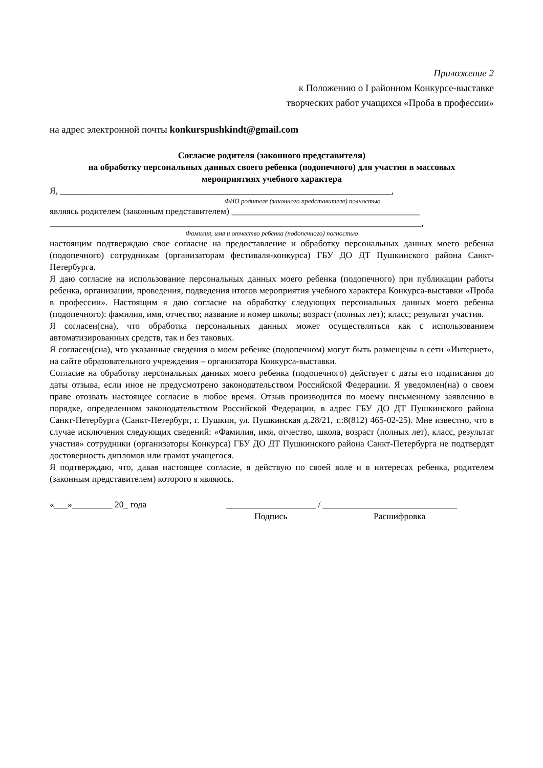Приложение 2
к Положению о I районном Конкурсе-выставке
творческих работ учащихся «Проба в профессии»
на адрес электронной почты konkurspushkindt@gmail.com
Согласие родителя (законного представителя)
на обработку персональных данных своего ребенка (подопечного) для участия в массовых
мероприятиях учебного характера
Я, __________________________________________________________________________,
ФИО родителя (законного представителя) полностью
являясь родителем (законным представителем) __________________________________________
___________________________________________________________________________________,
Фамилия, имя и отчество ребенка (подопечного) полностью
настоящим подтверждаю свое согласие на предоставление и обработку персональных данных моего ребенка (подопечного) сотрудникам (организаторам фестиваля-конкурса) ГБУ ДО ДТ Пушкинского района Санкт-Петербурга.
Я даю согласие на использование персональных данных моего ребенка (подопечного) при публикации работы ребенка, организации, проведения, подведения итогов мероприятия учебного характера Конкурса-выставки «Проба в профессии». Настоящим я даю согласие на обработку следующих персональных данных моего ребенка (подопечного): фамилия, имя, отчество; название и номер школы; возраст (полных лет); класс; результат участия.
Я согласен(сна), что обработка персональных данных может осуществляться как с использованием автоматизированных средств, так и без таковых.
Я согласен(сна), что указанные сведения о моем ребенке (подопечном) могут быть размещены в сети «Интернет», на сайте образовательного учреждения – организатора Конкурса-выставки.
Согласие на обработку персональных данных моего ребенка (подопечного) действует с даты его подписания до даты отзыва, если иное не предусмотрено законодательством Российской Федерации. Я уведомлен(на) о своем праве отозвать настоящее согласие в любое время. Отзыв производится по моему письменному заявлению в порядке, определенном законодательством Российской Федерации, в адрес ГБУ ДО ДТ Пушкинского района Санкт-Петербурга (Санкт-Петербург, г. Пушкин, ул. Пушкинская д.28/21, т.:8(812) 465-02-25). Мне известно, что в случае исключения следующих сведений: «Фамилия, имя, отчество, школа, возраст (полных лет), класс, результат участия» сотрудники (организаторы Конкурса) ГБУ ДО ДТ Пушкинского района Санкт-Петербурга не подтвердят достоверность дипломов или грамот учащегося.
Я подтверждаю, что, давая настоящее согласие, я действую по своей воле и в интересах ребенка, родителем (законным представителем) которого я являюсь.
«___»_________ 20_ года ____________________ / ______________________________
Подпись Расшифровка